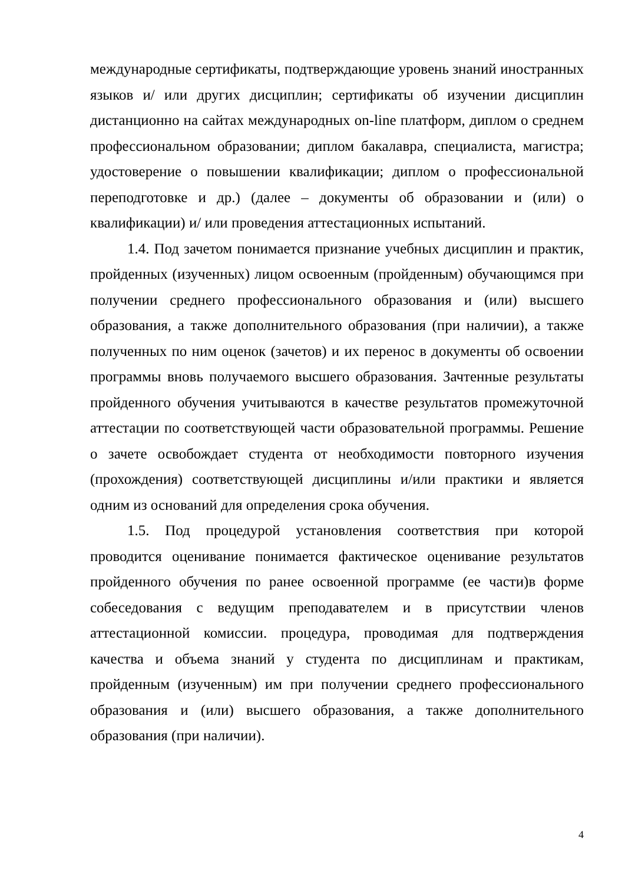международные сертификаты, подтверждающие уровень знаний иностранных языков и/ или других дисциплин; сертификаты об изучении дисциплин дистанционно на сайтах международных on-line платформ, диплом о среднем профессиональном образовании; диплом бакалавра, специалиста, магистра; удостоверение о повышении квалификации; диплом о профессиональной переподготовке и др.) (далее – документы об образовании и (или) о квалификации) и/ или проведения аттестационных испытаний.
1.4. Под зачетом понимается признание учебных дисциплин и практик, пройденных (изученных) лицом освоенным (пройденным) обучающимся при получении среднего профессионального образования и (или) высшего образования, а также дополнительного образования (при наличии), а также полученных по ним оценок (зачетов) и их перенос в документы об освоении программы вновь получаемого высшего образования. Зачтенные результаты пройденного обучения учитываются в качестве результатов промежуточной аттестации по соответствующей части образовательной программы. Решение о зачете освобождает студента от необходимости повторного изучения (прохождения) соответствующей дисциплины и/или практики и является одним из оснований для определения срока обучения.
1.5. Под процедурой установления соответствия при которой проводится оценивание понимается фактическое оценивание результатов пройденного обучения по ранее освоенной программе (ее части)в форме собеседования с ведущим преподавателем и в присутствии членов аттестационной комиссии. процедура, проводимая для подтверждения качества и объема знаний у студента по дисциплинам и практикам, пройденным (изученным) им при получении среднего профессионального образования и (или) высшего образования, а также дополнительного образования (при наличии).
4